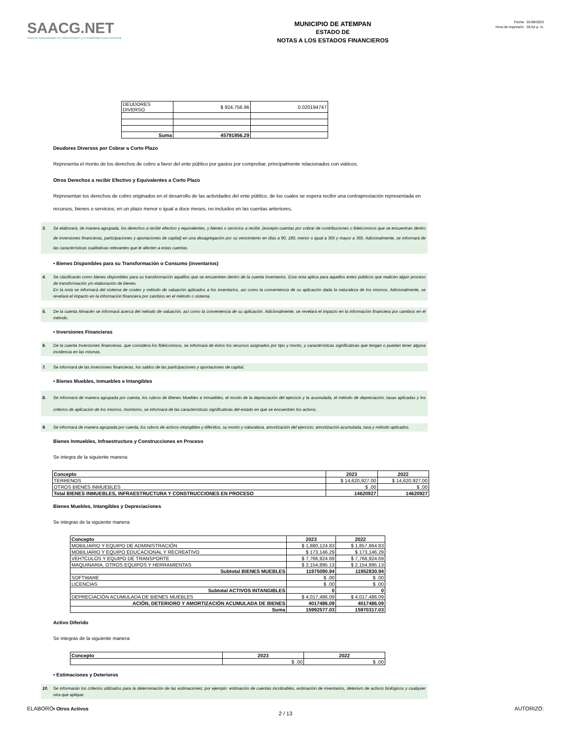SAACG.NET
Sistema Automatizado de Administración y Contabilidad Gubernamental
MUNICIPIO DE ATEMPAN
ESTADO DE
NOTAS A LOS ESTADOS FINANCIEROS
Fecha 01/08/2023
Hora de impresión 03:54 p. m.
| DEUDORES DIVERSO | $ 924,756.96 | 0.020194747 |
| Suma | 45791956.29 | |
Deudores Diversos por Cobrar a Corto Plazo
Representa el monto de los derechos de cobro a favor del ente público por gastos por comprobar, principalmente relacionados con viáticos.
Otros Derechos a recibir Efectivo y Equivalentes a Corto Plazo
Representan los derechos de cobro originados en el desarrollo de las actividades del ente público, de los cuales se espera recibir una contraprestación representada en recursos, bienes o servicios; en un plazo menor o igual a doce meses, no incluidos en las cuentas anteriores,
3. Se elaborará, de manera agrupada, los derechos a recibir efectivo y equivalentes, y bienes o servicios a recibir, (excepto cuentas por cobrar de contribuciones o fideicomisos que se encuentran dentro de inversiones financieras, participaciones y aportaciones de capital) en una desagregación por su vencimiento en días a 90, 180, menor o igual a 365 y mayor a 365. Adicionalmente, se informará de las características cualitativas relevantes que le afecten a estas cuentas.
• Bienes Disponibles para su Transformación o Consumo (inventarios)
4. Se clasificarán como bienes disponibles para su transformación aquéllos que se encuentren dentro de la cuenta Inventarios. Esta nota aplica para aquellos entes públicos que realicen algún proceso de transformación y/o elaboración de bienes.
En la nota se informará del sistema de costeo y método de valuación aplicados a los inventarios, así como la conveniencia de su aplicación dada la naturaleza de los mismos. Adicionalmente, se revelará el impacto en la información financiera por cambios en el método o sistema.
5. De la cuenta Almacén se informará acerca del método de valuación, así como la conveniencia de su aplicación. Adicionalmente, se revelará el impacto en la información financiera por cambios en el método.
• Inversiones Financieras
6. De la cuenta Inversiones financieras, que considera los fideicomisos, se informará de éstos los recursos asignados por tipo y monto, y características significativas que tengan o puedan tener alguna incidencia en las mismas.
7. Se informará de las inversiones financieras, los saldos de las participaciones y aportaciones de capital.
• Bienes Muebles, Inmuebles e Intangibles
8. Se informará de manera agrupada por cuenta, los rubros de Bienes Muebles e Inmuebles, el monto de la depreciación del ejercicio y la acumulada, el método de depreciación, tasas aplicadas y los criterios de aplicación de los mismos. Asimismo, se informará de las características significativas del estado en que se encuentren los activos.
9. Se informará de manera agrupada por cuenta, los rubros de activos intangibles y diferidos, su monto y naturaleza, amortización del ejercicio, amortización acumulada, tasa y método aplicados.
Bienes Inmuebles, Infraestructura y Construcciones en Proceso
Se integra de la siguiente manera:
| Concepto | 2023 | 2022 |
| --- | --- | --- |
| TERRENOS | $ 14,620,927.00 | $ 14,620,927.00 |
| OTROS BIENES INMUEBLES | $ .00 | $ .00 |
| Total BIENES INMUEBLES, INFRAESTRUCTURA Y CONSTRUCCIONES EN PROCESO | 14620927 | 14620927 |
Bienes Muebles, Intangibles y Depreciaciones
Se integras de la siguiente manera:
| Concepto | 2023 | 2022 |
| --- | --- | --- |
| MOBILIARIO Y EQUIPO DE ADMINISTRACIÓN | $ 1,880,124.83 | $ 1,857,864.83 |
| MOBILIARIO Y EQUIPO EDUCACIONAL Y RECREATIVO | $ 173,146.29 | $ 173,146.29 |
| VEH?CULOS Y EQUIPO DE TRANSPORTE | $ 7,766,924.69 | $ 7,766,924.69 |
| MAQUINARIA, OTROS EQUIPOS Y HERRAMIENTAS | $ 2,154,895.13 | $ 2,154,895.13 |
| Subtotal BIENES MUEBLES | 11975090.94 | 11952830.94 |
| SOFTWARE | $ .00 | $ .00 |
| LICENCIAS | $ .00 | $ .00 |
| Subtotal ACTIVOS INTANGIBLES | 0 | 0 |
| DEPRECIACIÓN ACUMULADA DE BIENES MUEBLES | $ 4,017,486.09 | $ 4,017,486.09 |
| ACIÓN, DETERIORO Y AMORTIZACIÓN ACUMULADA DE BIENES | 4017486.09 | 4017486.09 |
| Suma | 15992577.03 | 15970317.03 |
Activo Diferido
Se integras de la siguiente manera:
| Concepto | 2023 | 2022 |
| --- | --- | --- |
| | $ .00 | $ .00 |
• Estimaciones y Deterioros
10. Se informarán los criterios utilizados para la determinación de las estimaciones; por ejemplo: estimación de cuentas incobrables, estimación de inventarios, deterioro de activos biológicos y cualquier otra que aplique.
• Otros Activos
ELABORÓ: AUTORIZÓ:
2 / 13